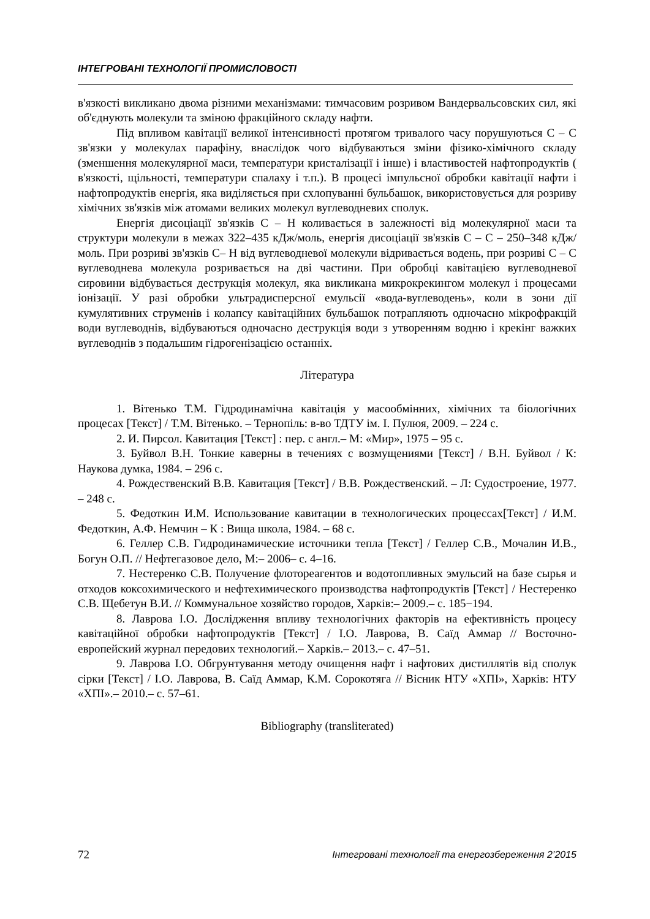ІНТЕГРОВАНІ ТЕХНОЛОГІЇ ПРОМИСЛОВОСТІ
в'язкості викликано двома різними механізмами: тимчасовим розривом Вандервальсовских сил, які об'єднують молекули та зміною фракційного складу нафти.
Під впливом кавітації великої інтенсивності протягом тривалого часу порушуються С – С зв'язки у молекулах парафіну, внаслідок чого відбуваються зміни фізико-хімічного складу (зменшення молекулярної маси, температури кристалізації і інше) і властивостей нафтопродуктів ( в'язкості, щільності, температури спалаху і т.п.). В процесі імпульсної обробки кавітації нафти і нафтопродуктів енергія, яка виділяється при схлопуванні бульбашок, використовується для розриву хімічних зв'язків між атомами великих молекул вуглеводневих сполук.
Енергія дисоціації зв'язків С – Н коливається в залежності від молекулярної маси та структури молекули в межах 322–435 кДж/моль, енергія дисоціації зв'язків С – С – 250–348 кДж/моль. При розриві зв'язків С– Н від вуглеводневої молекули відривається водень, при розриві С – С вуглеводнева молекула розривається на дві частини. При обробці кавітацією вуглеводневої сировини відбувається деструкція молекул, яка викликана микрокрекингом молекул і процесами іонізації. У разі обробки ультрадисперсної емульсії «вода-вуглеводень», коли в зони дії кумулятивних струменів і колапсу кавітаційних бульбашок потрапляють одночасно мікрофракцій води вуглеводнів, відбуваються одночасно деструкція води з утворенням водню і крекінг важких вуглеводнів з подальшим гідрогенізацією останніх.
Література
1. Вітенько Т.М. Гідродинамічна кавітація у масообмінних, хімічних та біологічних процесах [Текст] / Т.М. Вітенько. – Тернопіль: в-во ТДТУ ім. І. Пулюя, 2009. – 224 с.
2. И. Пирсол. Кавитация [Текст] : пер. с англ.– М: «Мир», 1975 – 95 с.
3. Буйвол В.Н. Тонкие каверны в течениях с возмущениями [Текст] / В.Н. Буйвол / К: Наукова думка, 1984. – 296 с.
4. Рождественский В.В. Кавитация [Текст] / В.В. Рождественский. – Л: Судостроение, 1977. – 248 с.
5. Федоткин И.М. Использование кавитации в технологических процессах[Текст] / И.М. Федоткин, А.Ф. Немчин – К : Вища школа, 1984. – 68 с.
6. Геллер С.В. Гидродинамические источники тепла [Текст] / Геллер С.В., Мочалин И.В., Богун О.П. // Нефтегазовое дело, М:– 2006– с. 4–16.
7. Нестеренко С.В. Получение флотореагентов и водотопливных эмульсий на базе сырья и отходов коксохимического и нефтехимического производства нафтопродуктів [Текст] / Нестеренко С.В. Щебетун В.И. // Коммунальное хозяйство городов, Харків:– 2009.– с. 185−194.
8. Лаврова І.О. Дослідження впливу технологічних факторів на ефективність процесу кавітаційної обробки нафтопродуктів [Текст] / І.О. Лаврова, В. Саїд Аммар // Восточно-европейский журнал передових технологий.– Харків.– 2013.– с. 47–51.
9. Лаврова І.О. Обгрунтування методу очищення нафт і нафтових дистиллятів від сполук сірки [Текст] / І.О. Лаврова, В. Саїд Аммар, К.М. Сорокотяга // Вісник НТУ «ХПІ», Харків: НТУ «ХПІ».– 2010.– с. 57–61.
Bibliography (transliterated)
72 Інтегровані технології та енергозбереження 2’2015